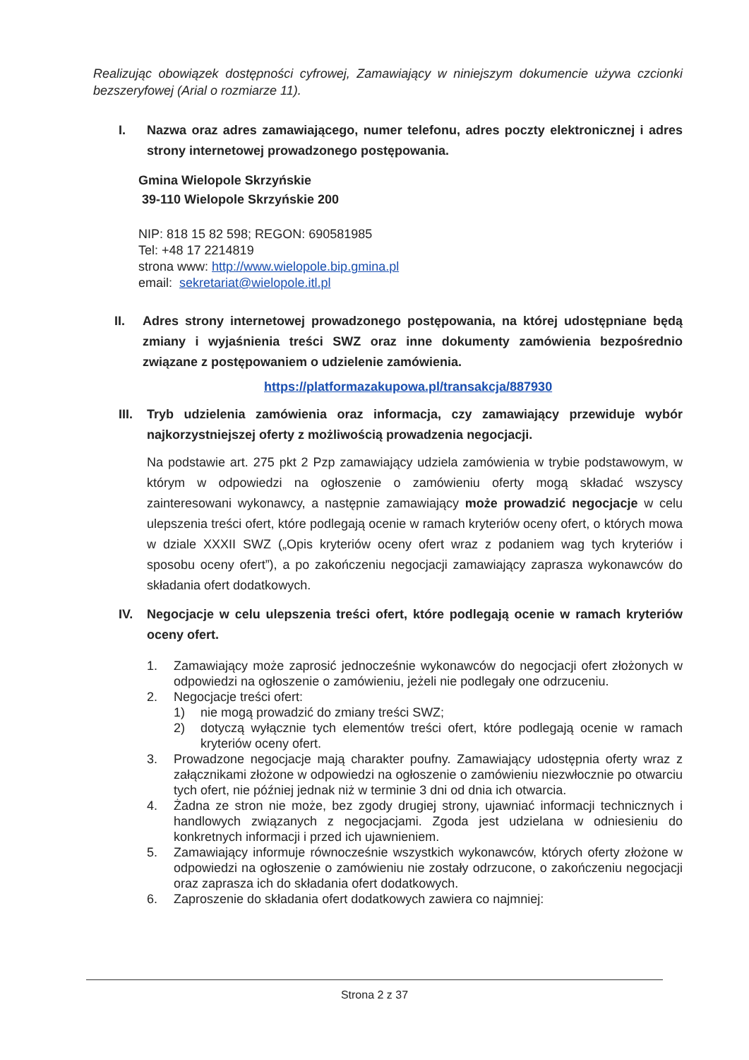Realizując obowiązek dostępności cyfrowej, Zamawiający w niniejszym dokumencie używa czcionki bezszeryfowej (Arial o rozmiarze 11).
I. Nazwa oraz adres zamawiającego, numer telefonu, adres poczty elektronicznej i adres strony internetowej prowadzonego postępowania.
Gmina Wielopole Skrzyńskie
39-110 Wielopole Skrzyńskie 200
NIP: 818 15 82 598; REGON: 690581985
Tel: +48 17 2214819
strona www: http://www.wielopole.bip.gmina.pl
email: sekretariat@wielopole.itl.pl
II. Adres strony internetowej prowadzonego postępowania, na której udostępniane będą zmiany i wyjaśnienia treści SWZ oraz inne dokumenty zamówienia bezpośrednio związane z postępowaniem o udzielenie zamówienia.
https://platformazakupowa.pl/transakcja/887930
III. Tryb udzielenia zamówienia oraz informacja, czy zamawiający przewiduje wybór najkorzystniejszej oferty z możliwością prowadzenia negocjacji.
Na podstawie art. 275 pkt 2 Pzp zamawiający udziela zamówienia w trybie podstawowym, w którym w odpowiedzi na ogłoszenie o zamówieniu oferty mogą składać wszyscy zainteresowani wykonawcy, a następnie zamawiający może prowadzić negocjacje w celu ulepszenia treści ofert, które podlegają ocenie w ramach kryteriów oceny ofert, o których mowa w dziale XXXII SWZ („Opis kryteriów oceny ofert wraz z podaniem wag tych kryteriów i sposobu oceny ofert”), a po zakończeniu negocjacji zamawiający zaprasza wykonawców do składania ofert dodatkowych.
IV. Negocjacje w celu ulepszenia treści ofert, które podlegają ocenie w ramach kryteriów oceny ofert.
1. Zamawiający może zaprosić jednocześnie wykonawców do negocjacji ofert złożonych w odpowiedzi na ogłoszenie o zamówieniu, jeżeli nie podlegały one odrzuceniu.
2. Negocjacje treści ofert:
1) nie mogą prowadzić do zmiany treści SWZ;
2) dotyczą wyłącznie tych elementów treści ofert, które podlegają ocenie w ramach kryteriów oceny ofert.
3. Prowadzone negocjacje mają charakter poufny. Zamawiający udostępnia oferty wraz z załącznikami złożone w odpowiedzi na ogłoszenie o zamówieniu niezwłocznie po otwarciu tych ofert, nie później jednak niż w terminie 3 dni od dnia ich otwarcia.
4. Żadna ze stron nie może, bez zgody drugiej strony, ujawniać informacji technicznych i handlowych związanych z negocjacjami. Zgoda jest udzielana w odniesieniu do konkretnych informacji i przed ich ujawnieniem.
5. Zamawiający informuje równocześnie wszystkich wykonawców, których oferty złożone w odpowiedzi na ogłoszenie o zamówieniu nie zostały odrzucone, o zakończeniu negocjacji oraz zaprasza ich do składania ofert dodatkowych.
6. Zaproszenie do składania ofert dodatkowych zawiera co najmniej:
Strona 2 z 37